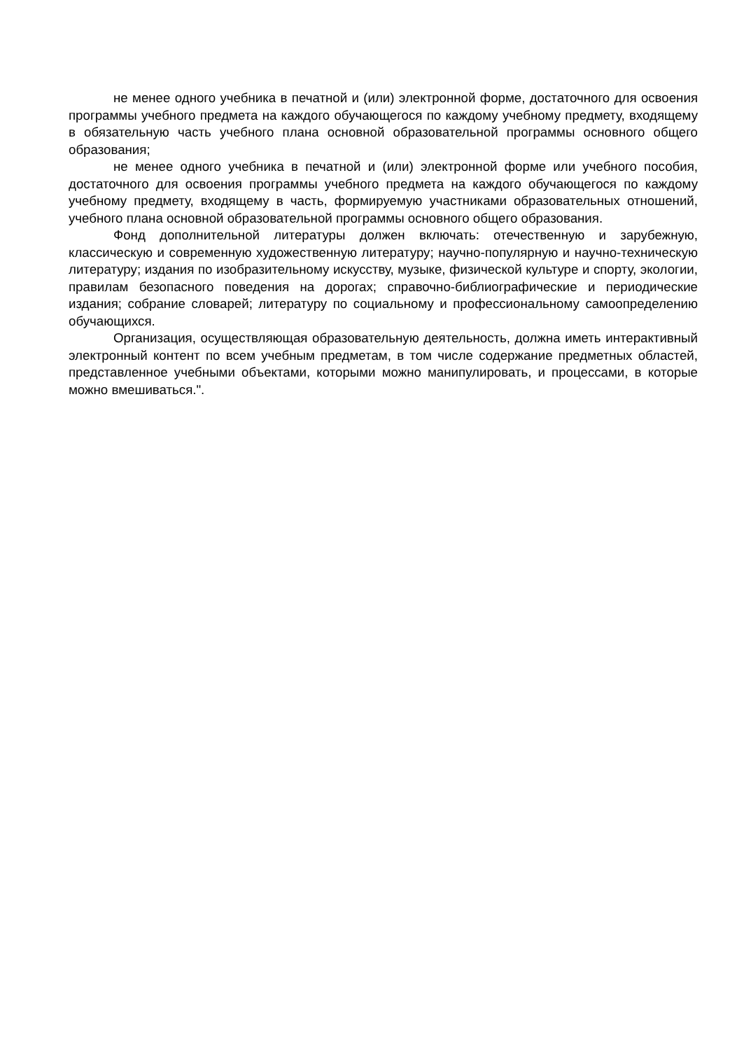не менее одного учебника в печатной и (или) электронной форме, достаточного для освоения программы учебного предмета на каждого обучающегося по каждому учебному предмету, входящему в обязательную часть учебного плана основной образовательной программы основного общего образования;
не менее одного учебника в печатной и (или) электронной форме или учебного пособия, достаточного для освоения программы учебного предмета на каждого обучающегося по каждому учебному предмету, входящему в часть, формируемую участниками образовательных отношений, учебного плана основной образовательной программы основного общего образования.
Фонд дополнительной литературы должен включать: отечественную и зарубежную, классическую и современную художественную литературу; научно-популярную и научно-техническую литературу; издания по изобразительному искусству, музыке, физической культуре и спорту, экологии, правилам безопасного поведения на дорогах; справочно-библиографические и периодические издания; собрание словарей; литературу по социальному и профессиональному самоопределению обучающихся.
Организация, осуществляющая образовательную деятельность, должна иметь интерактивный электронный контент по всем учебным предметам, в том числе содержание предметных областей, представленное учебными объектами, которыми можно манипулировать, и процессами, в которые можно вмешиваться.".